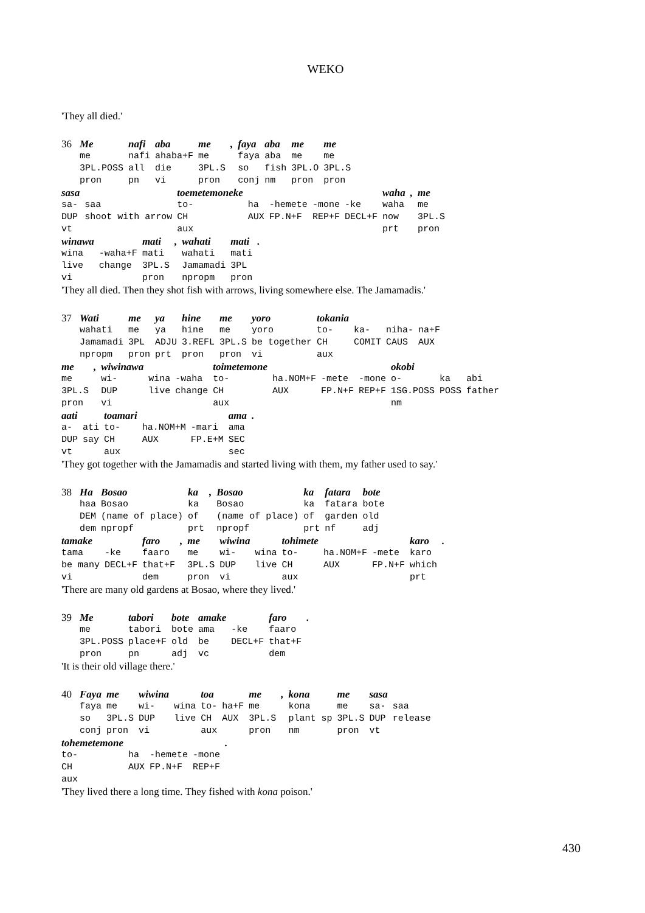WEKO
'They all died.'
| 36 | Me | nafi | aba | me | , | faya | aba | me | me |
| | me | nafi | ahaba+F | me | | faya | aba | me | me |
| | 3PL.POSS | all | die | 3PL.S | | so | fish | 3PL.O | 3PL.S |
| | pron | pn | vi | pron | | conj | nm | pron | pron |
| sasa | | toemetemoneke | | | | | waha | , | me |
| sa- | saa | to- | ha | -hemete | -mone | -ke | waha | | me |
| DUP | shoot with arrow | CH | AUX | FP.N+F | REP+F | DECL+F | now | | 3PL.S |
| vt | | aux | | | | | prt | | pron |
| winawa | | mati | , | wahati | mati | . |
| wina | -waha+F | mati | | wahati | mati | |
| live | change | 3PL.S | | Jamamadi | 3PL | |
| vi | | pron | | npropm | pron | |
'They all died. Then they shot fish with arrows, living somewhere else. The Jamamadis.'
| 37 | Wati | me | ya | hine | me | yoro | tokania | | | |
| | wahati | me | ya | hine | me | yoro | to- | ka- | niha- | na+F |
| | Jamamadi | 3PL | ADJU | 3.REFL | 3PL.S | be together | CH | COMIT | CAUS | AUX |
| | npropm | pron | prt | pron | pron | vi | aux | | | |
| me | , | wiwinawa | | | toimetemone | | | | okobi | | |
| me | | wi- | wina | -waha | to- | ha.NOM+F | -mete | -mone | o- | ka | abi |
| 3PL.S | | DUP | live | change | CH | AUX | FP.N+F | REP+F | 1SG.POSS | POSS | father |
| pron | | vi | | | aux | | | | nm | | |
| aati | | toamari | | | ama | . |
| a- | ati | to- | ha.NOM+M | -mari | ama | |
| DUP | say | CH | AUX | FP.E+M | SEC | |
| vt | | aux | | | sec | |
'They got together with the Jamamadis and started living with them, my father used to say.'
| 38 | Ha | Bosao | ka | , | Bosao | ka | fatara | bote |
| | haa | Bosao | ka | | Bosao | ka | fatara | bote |
| | DEM | (name of place) | of | | (name of place) | of | garden | old |
| | dem | npropf | prt | | npropf | prt | nf | adj |
| tamake | | faro | , | me | wiwina | | tohimete | | | karo | . |
| tama | -ke | faaro | | me | wi- | wina | to- | ha.NOM+F | -mete | karo | |
| be many | DECL+F | that+F | | 3PL.S | DUP | live | CH | AUX | FP.N+F | which | |
| vi | | dem | | pron | vi | | aux | | | prt | |
'There are many old gardens at Bosao, where they lived.'
| 39 | Me | tabori | bote | amake | | faro | . |
| | me | tabori | bote | ama | -ke | faaro | |
| | 3PL.POSS | place+F | old | be | DECL+F | that+F | |
| | pron | pn | adj | vc | | dem | |
'It is their old village there.'
| 40 | Faya | me | wiwina | | toa | | me | , | kona | me | sasa | |
| | faya | me | wi- | wina | to- | ha+F | me | | kona | me | sa- | saa |
| | so | 3PL.S | DUP | live | CH | AUX | 3PL.S | | plant sp | 3PL.S | DUP | release |
| | conj | pron | vi | | aux | | pron | | nm | pron | vt | |
| tohemetemone | | | | . |
| to- | ha | -hemete | -mone | |
| CH | AUX | FP.N+F | REP+F | |
| aux | | | | |
'They lived there a long time. They fished with kona poison.'
430